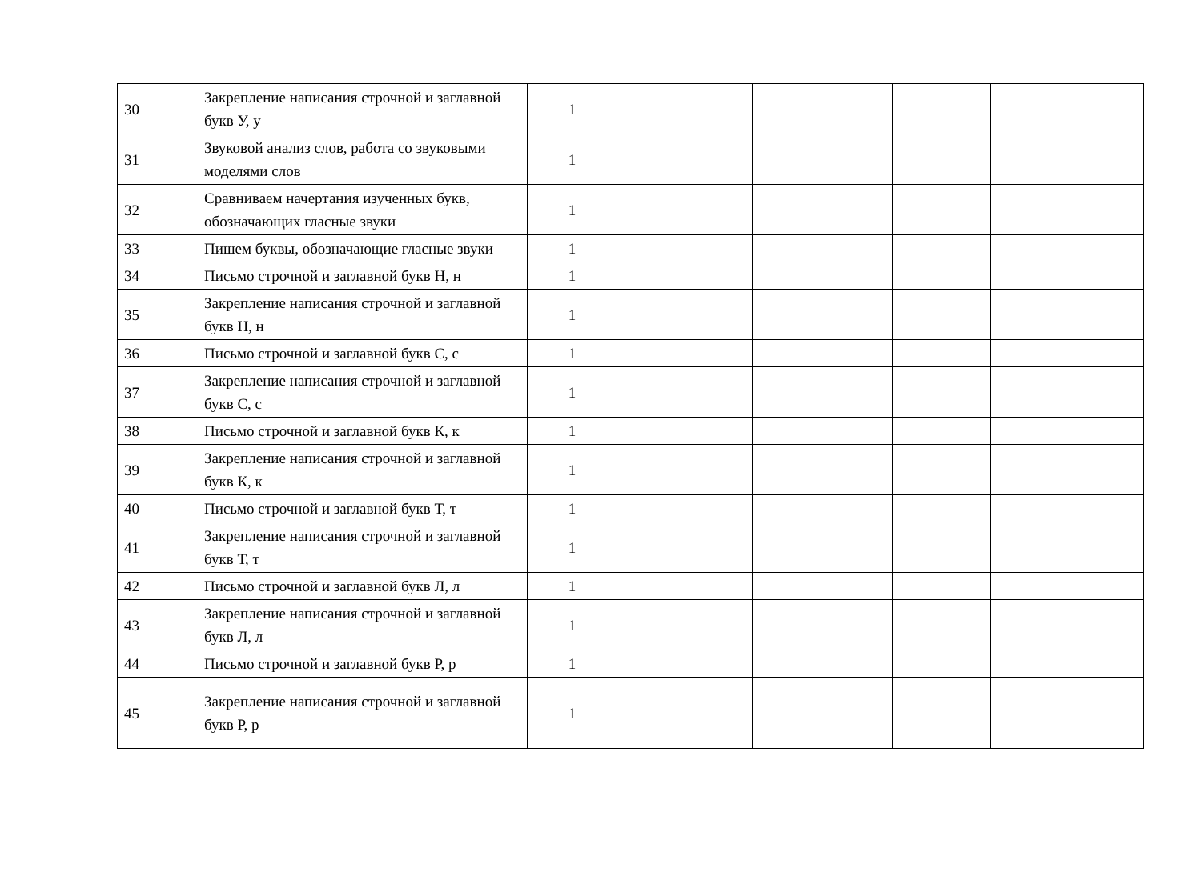| 30 | Закрепление написания строчной и заглавной букв У, у | 1 | | | | |
| 31 | Звуковой анализ слов, работа со звуковыми моделями слов | 1 | | | | |
| 32 | Сравниваем начертания изученных букв, обозначающих гласные звуки | 1 | | | | |
| 33 | Пишем буквы, обозначающие гласные звуки | 1 | | | | |
| 34 | Письмо строчной и заглавной букв Н, н | 1 | | | | |
| 35 | Закрепление написания строчной и заглавной букв Н, н | 1 | | | | |
| 36 | Письмо строчной и заглавной букв С, с | 1 | | | | |
| 37 | Закрепление написания строчной и заглавной букв С, с | 1 | | | | |
| 38 | Письмо строчной и заглавной букв К, к | 1 | | | | |
| 39 | Закрепление написания строчной и заглавной букв К, к | 1 | | | | |
| 40 | Письмо строчной и заглавной букв Т, т | 1 | | | | |
| 41 | Закрепление написания строчной и заглавной букв Т, т | 1 | | | | |
| 42 | Письмо строчной и заглавной букв Л, л | 1 | | | | |
| 43 | Закрепление написания строчной и заглавной букв Л, л | 1 | | | | |
| 44 | Письмо строчной и заглавной букв Р, р | 1 | | | | |
| 45 | Закрепление написания строчной и заглавной букв Р, р | 1 | | | | |